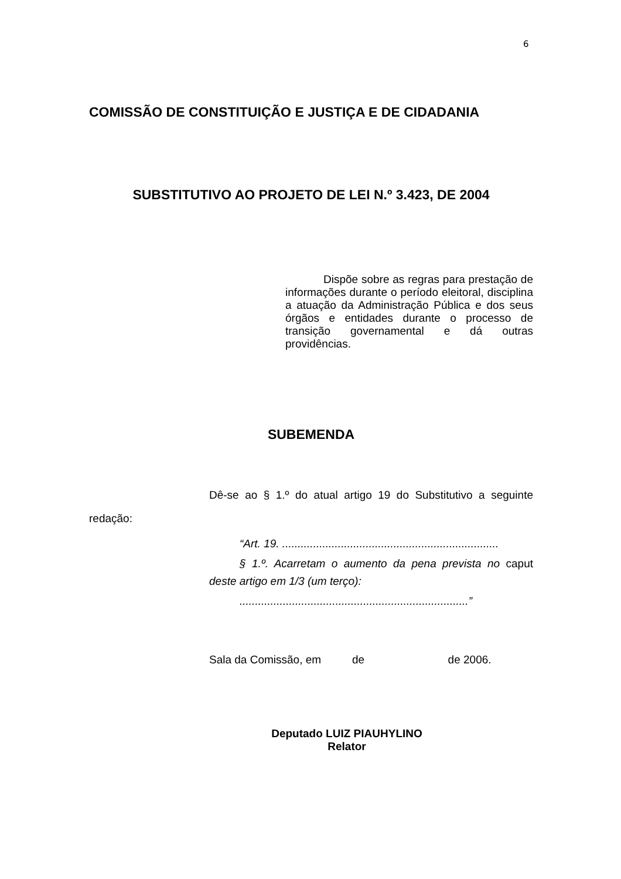6
COMISSÃO DE CONSTITUIÇÃO E JUSTIÇA E DE CIDADANIA
SUBSTITUTIVO AO PROJETO DE LEI N.º 3.423, DE 2004
Dispõe sobre as regras para prestação de informações durante o período eleitoral, disciplina a atuação da Administração Pública e dos seus órgãos e entidades durante o processo de transição governamental e dá outras providências.
SUBEMENDA
Dê-se ao § 1.º do atual artigo 19 do Substitutivo a seguinte redação:
“Art. 19. ......................................................................
§ 1.º. Acarretam o aumento da pena prevista no caput deste artigo em 1/3 (um terço):
..........................................................................”
Sala da Comissão, em de de 2006.
Deputado LUIZ PIAUHYLINO
Relator